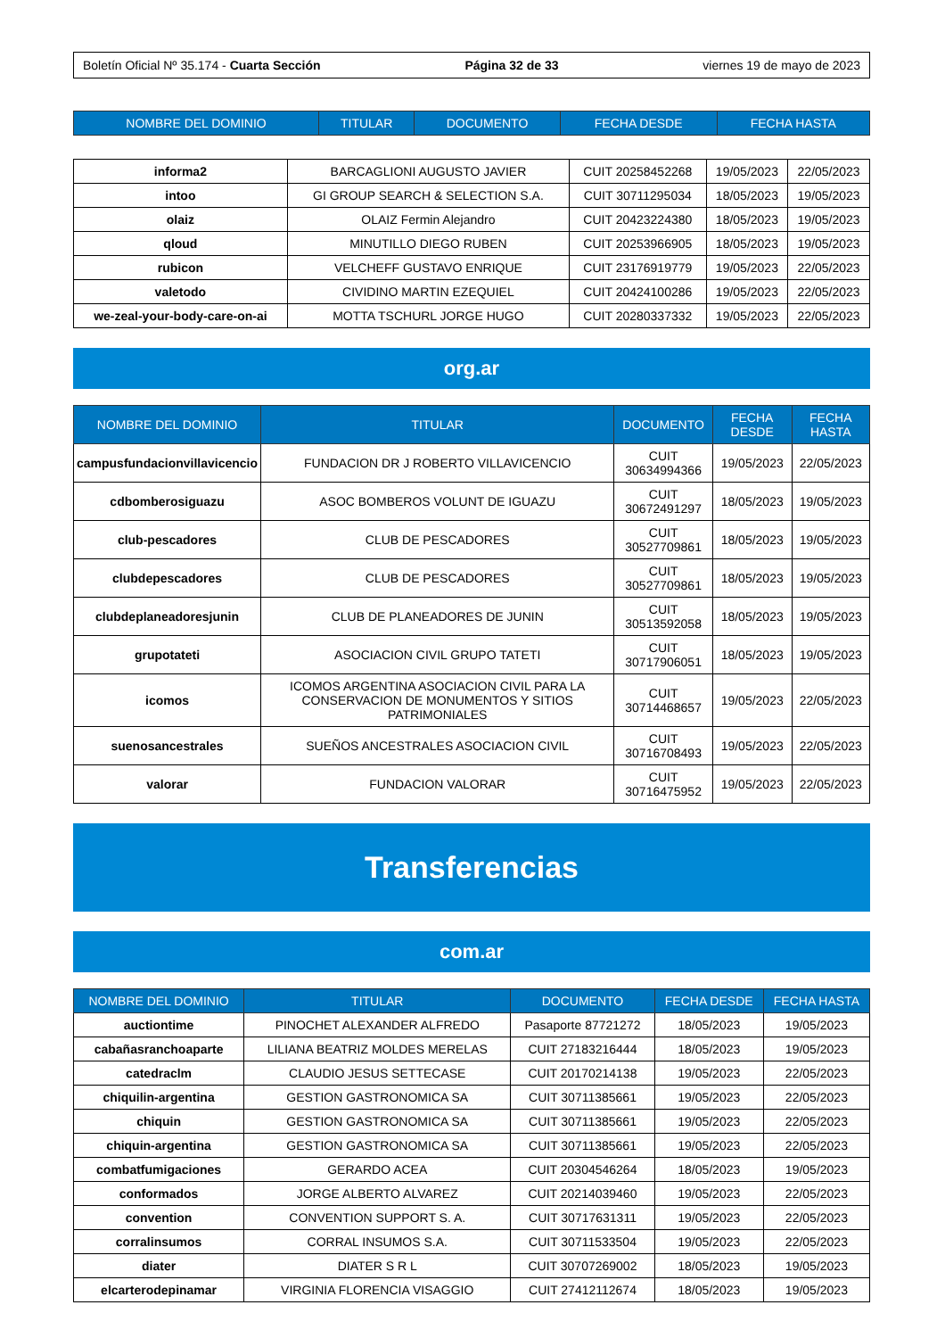Boletín Oficial Nº 35.174 - Cuarta Sección Página 32 de 33 viernes 19 de mayo de 2023
| NOMBRE DEL DOMINIO | TITULAR | DOCUMENTO | FECHA DESDE | FECHA HASTA |
| --- | --- | --- | --- | --- |
| informa2 | BARCAGLIONI AUGUSTO JAVIER | CUIT 20258452268 | 19/05/2023 | 22/05/2023 |
| intoo | GI GROUP SEARCH & SELECTION S.A. | CUIT 30711295034 | 18/05/2023 | 19/05/2023 |
| olaiz | OLAIZ Fermin Alejandro | CUIT 20423224380 | 18/05/2023 | 19/05/2023 |
| qloud | MINUTILLO DIEGO RUBEN | CUIT 20253966905 | 18/05/2023 | 19/05/2023 |
| rubicon | VELCHEFF GUSTAVO ENRIQUE | CUIT 23176919779 | 19/05/2023 | 22/05/2023 |
| valetodo | CIVIDINO MARTIN EZEQUIEL | CUIT 20424100286 | 19/05/2023 | 22/05/2023 |
| we-zeal-your-body-care-on-ai | MOTTA TSCHURL JORGE HUGO | CUIT 20280337332 | 19/05/2023 | 22/05/2023 |
org.ar
| NOMBRE DEL DOMINIO | TITULAR | DOCUMENTO | FECHA DESDE | FECHA HASTA |
| --- | --- | --- | --- | --- |
| campusfundacionvillavicencio | FUNDACION DR J ROBERTO VILLAVICENCIO | CUIT 30634994366 | 19/05/2023 | 22/05/2023 |
| cdbomberosiguazu | ASOC BOMBEROS VOLUNT DE IGUAZU | CUIT 30672491297 | 18/05/2023 | 19/05/2023 |
| club-pescadores | CLUB DE PESCADORES | CUIT 30527709861 | 18/05/2023 | 19/05/2023 |
| clubdepescadores | CLUB DE PESCADORES | CUIT 30527709861 | 18/05/2023 | 19/05/2023 |
| clubdeplaneadoresjunin | CLUB DE PLANEADORES DE JUNIN | CUIT 30513592058 | 18/05/2023 | 19/05/2023 |
| grupotateti | ASOCIACION CIVIL GRUPO TATETI | CUIT 30717906051 | 18/05/2023 | 19/05/2023 |
| icomos | ICOMOS ARGENTINA ASOCIACION CIVIL PARA LA CONSERVACION DE MONUMENTOS Y SITIOS PATRIMONIALES | CUIT 30714468657 | 19/05/2023 | 22/05/2023 |
| suenosancestrales | SUEÑOS ANCESTRALES ASOCIACION CIVIL | CUIT 30716708493 | 19/05/2023 | 22/05/2023 |
| valorar | FUNDACION VALORAR | CUIT 30716475952 | 19/05/2023 | 22/05/2023 |
Transferencias
com.ar
| NOMBRE DEL DOMINIO | TITULAR | DOCUMENTO | FECHA DESDE | FECHA HASTA |
| --- | --- | --- | --- | --- |
| auctiontime | PINOCHET ALEXANDER ALFREDO | Pasaporte 87721272 | 18/05/2023 | 19/05/2023 |
| cabañasranchoaparte | LILIANA BEATRIZ MOLDES MERELAS | CUIT 27183216444 | 18/05/2023 | 19/05/2023 |
| catedraclm | CLAUDIO JESUS SETTECASE | CUIT 20170214138 | 19/05/2023 | 22/05/2023 |
| chiquilin-argentina | GESTION GASTRONOMICA SA | CUIT 30711385661 | 19/05/2023 | 22/05/2023 |
| chiquin | GESTION GASTRONOMICA SA | CUIT 30711385661 | 19/05/2023 | 22/05/2023 |
| chiquin-argentina | GESTION GASTRONOMICA SA | CUIT 30711385661 | 19/05/2023 | 22/05/2023 |
| combatfumigaciones | GERARDO ACEA | CUIT 20304546264 | 18/05/2023 | 19/05/2023 |
| conformados | JORGE ALBERTO ALVAREZ | CUIT 20214039460 | 19/05/2023 | 22/05/2023 |
| convention | CONVENTION SUPPORT S. A. | CUIT 30717631311 | 19/05/2023 | 22/05/2023 |
| corralinsumos | CORRAL INSUMOS S.A. | CUIT 30711533504 | 19/05/2023 | 22/05/2023 |
| diater | DIATER S R L | CUIT 30707269002 | 18/05/2023 | 19/05/2023 |
| elcarterodepinamar | VIRGINIA FLORENCIA VISAGGIO | CUIT 27412112674 | 18/05/2023 | 19/05/2023 |